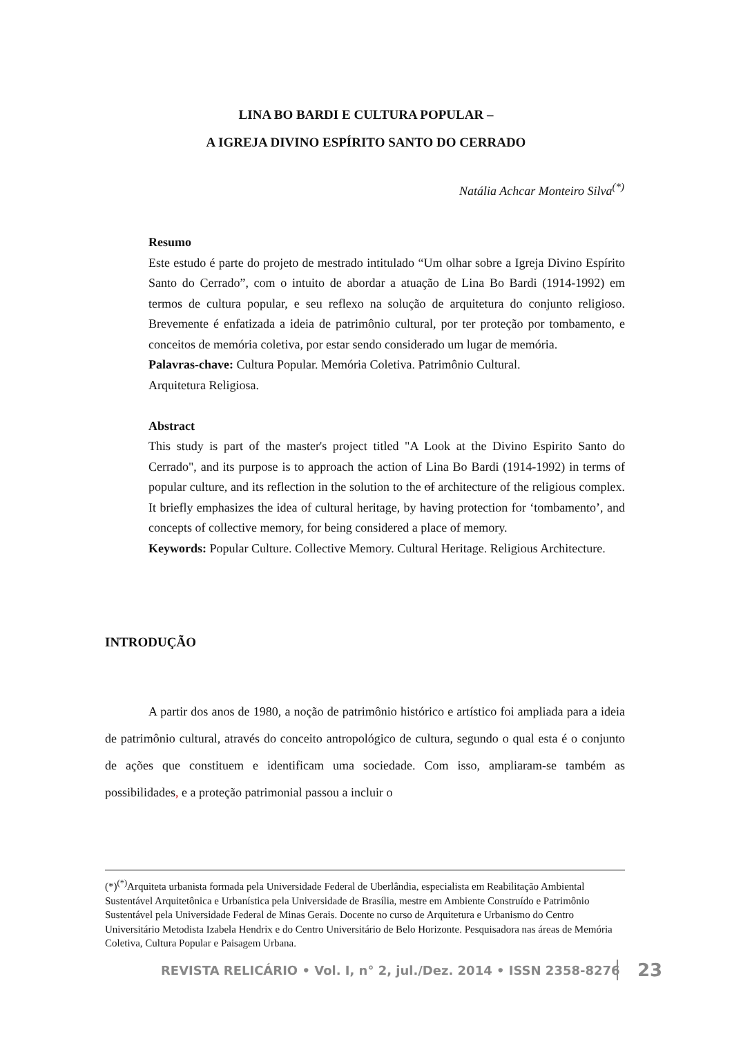LINA BO BARDI E CULTURA POPULAR –
A IGREJA DIVINO ESPÍRITO SANTO DO CERRADO
Natália Achcar Monteiro Silva<sup>(*)</sup>
Resumo
Este estudo é parte do projeto de mestrado intitulado “Um olhar sobre a Igreja Divino Espírito Santo do Cerrado”, com o intuito de abordar a atuação de Lina Bo Bardi (1914-1992) em termos de cultura popular, e seu reflexo na solução de arquitetura do conjunto religioso. Brevemente é enfatizada a ideia de patrimônio cultural, por ter proteção por tombamento, e conceitos de memória coletiva, por estar sendo considerado um lugar de memória.
Palavras-chave: Cultura Popular. Memória Coletiva. Patrimônio Cultural.
Arquitetura Religiosa.
Abstract
This study is part of the master's project titled "A Look at the Divino Espirito Santo do Cerrado", and its purpose is to approach the action of Lina Bo Bardi (1914-1992) in terms of popular culture, and its reflection in the solution to the of architecture of the religious complex. It briefly emphasizes the idea of cultural heritage, by having protection for ‘tombamento’, and concepts of collective memory, for being considered a place of memory.
Keywords: Popular Culture. Collective Memory. Cultural Heritage. Religious Architecture.
INTRODUÇÃO
A partir dos anos de 1980, a noção de patrimônio histórico e artístico foi ampliada para a ideia de patrimônio cultural, através do conceito antropológico de cultura, segundo o qual esta é o conjunto de ações que constituem e identificam uma sociedade. Com isso, ampliaram-se também as possibilidades, e a proteção patrimonial passou a incluir o
(*)<sup>(*)</sup>Arquiteta urbanista formada pela Universidade Federal de Uberlândia, especialista em Reabilitação Ambiental Sustentável Arquitetônica e Urbanística pela Universidade de Brasília, mestre em Ambiente Construído e Patrimônio Sustentável pela Universidade Federal de Minas Gerais. Docente no curso de Arquitetura e Urbanismo do Centro Universitário Metodista Izabela Hendrix e do Centro Universitário de Belo Horizonte. Pesquisadora nas áreas de Memória Coletiva, Cultura Popular e Paisagem Urbana.
REVISTA RELICÁRIO • Vol. I, n° 2, jul./Dez. 2014 • ISSN 2358-8276
23